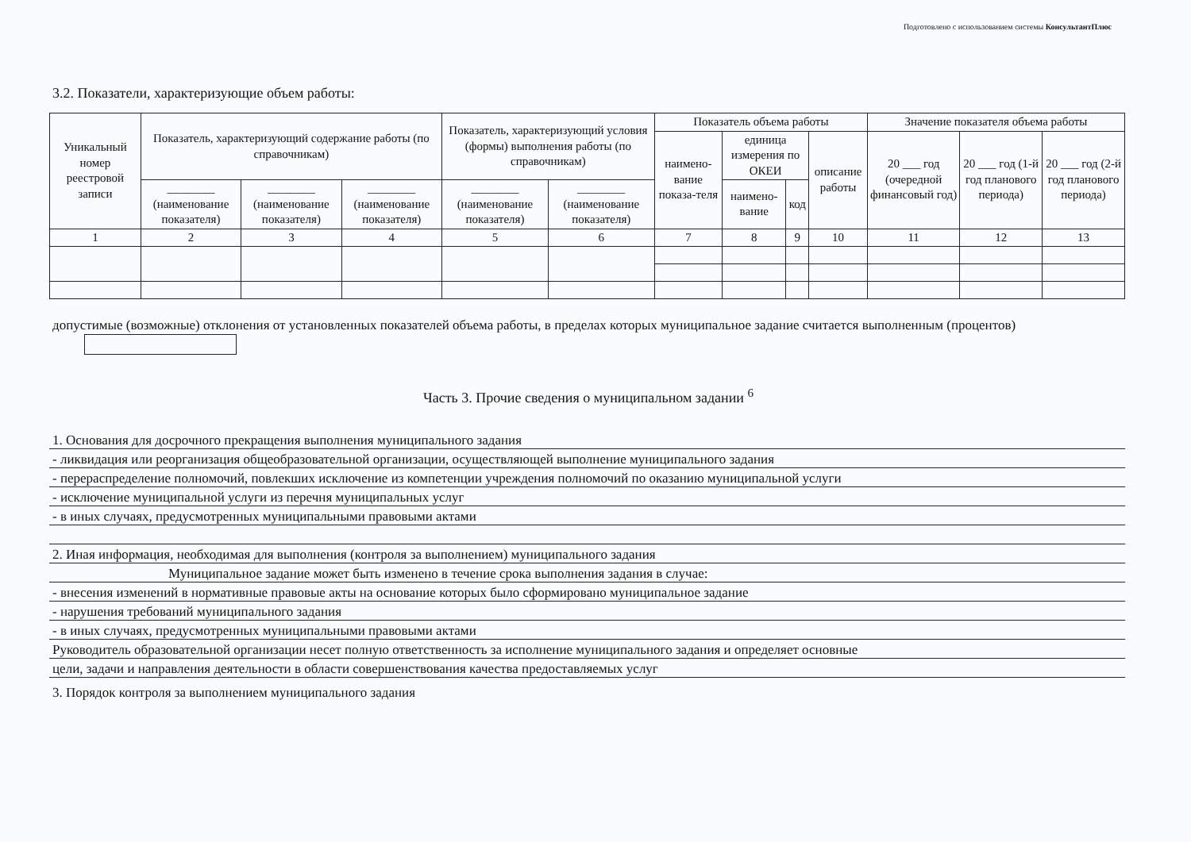Подготовлено с использованием системы КонсультантПлюс
3.2. Показатели, характеризующие объем работы:
| Уникальный номер реестровой записи | Показатель, характеризующий содержание работы (по справочникам) | | | Показатель, характеризующий условия (формы) выполнения работы (по справочникам) | | Показатель объема работы | | | | Значение показателя объема работы | | |
| --- | --- | --- | --- | --- | --- | --- | --- | --- | --- | --- | --- | --- |
| | | | | | | наимено-вание показа-теля | единица измерения по ОКЕИ | | описание работы | 20 ___ год (очередной финансовый год) | 20 ___ год (1-й год планового периода) | 20 ___ год (2-й год планового периода) |
| | ________ (наименование показателя) | ________ (наименование показателя) | ________ (наименование показателя) | ________ (наименование показателя) | ________ (наименование показателя) | | наимено-вание | код | | | | |
| 1 | 2 | 3 | 4 | 5 | 6 | 7 | 8 | 9 | 10 | 11 | 12 | 13 |
допустимые (возможные) отклонения от установленных показателей объема работы, в пределах которых муниципальное задание считается выполненным (процентов)
Часть 3. Прочие сведения о муниципальном задании <sup>6</sup>
1. Основания для досрочного прекращения выполнения муниципального задания
- ликвидация или реорганизация общеобразовательной организации, осуществляющей выполнение муниципального задания
- перераспределение полномочий, повлекших исключение из компетенции учреждения полномочий по оказанию муниципальной услуги
- исключение муниципальной услуги из перечня муниципальных услуг
- в иных случаях, предусмотренных муниципальными правовыми актами
2. Иная информация, необходимая для выполнения (контроля за выполнением) муниципального задания
Муниципальное задание может быть изменено в течение срока выполнения задания в случае:
- внесения изменений в нормативные правовые акты на основание которых было сформировано муниципальное задание
- нарушения требований муниципального задания
- в иных случаях, предусмотренных муниципальными правовыми актами
Руководитель образовательной организации несет полную ответственность за исполнение муниципального задания и определяет основные
цели, задачи и направления деятельности в области совершенствования качества предоставляемых услуг
3. Порядок контроля за выполнением муниципального задания